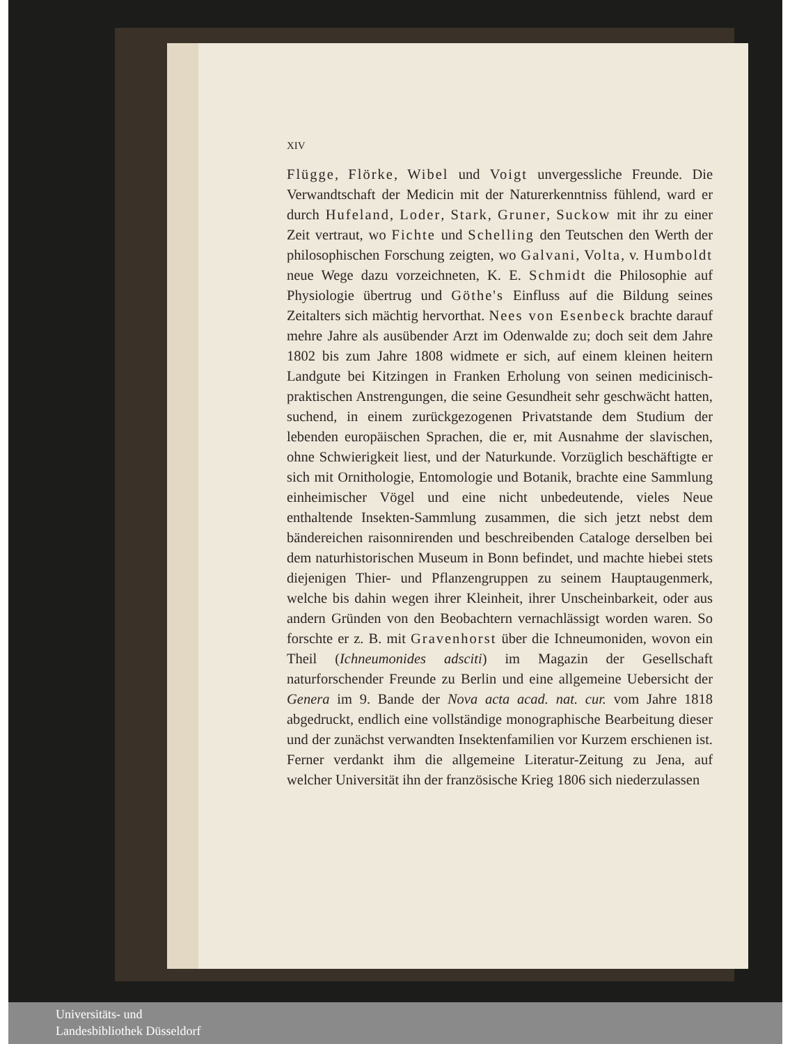XIV
Flügge, Flörke, Wibel und Voigt unvergessliche Freunde. Die Verwandtschaft der Medicin mit der Naturerkenntniss fühlend, ward er durch Hufeland, Loder, Stark, Gruner, Suckow mit ihr zu einer Zeit vertraut, wo Fichte und Schelling den Teutschen den Werth der philosophischen Forschung zeigten, wo Galvani, Volta, v. Humboldt neue Wege dazu vorzeichneten, K. E. Schmidt die Philosophie auf Physiologie übertrug und Göthe's Einfluss auf die Bildung seines Zeitalters sich mächtig hervorthat. Nees von Esenbeck brachte darauf mehre Jahre als ausübender Arzt im Odenwalde zu; doch seit dem Jahre 1802 bis zum Jahre 1808 widmete er sich, auf einem kleinen heitern Landgute bei Kitzingen in Franken Erholung von seinen medicinisch-praktischen Anstrengungen, die seine Gesundheit sehr geschwächt hatten, suchend, in einem zurückgezogenen Privatstande dem Studium der lebenden europäischen Sprachen, die er, mit Ausnahme der slavischen, ohne Schwierigkeit liest, und der Naturkunde. Vorzüglich beschäftigte er sich mit Ornithologie, Entomologie und Botanik, brachte eine Sammlung einheimischer Vögel und eine nicht unbedeutende, vieles Neue enthaltende Insekten-Sammlung zusammen, die sich jetzt nebst dem bändereichen raisonnirenden und beschreibenden Cataloge derselben bei dem naturhistorischen Museum in Bonn befindet, und machte hiebei stets diejenigen Thier- und Pflanzengruppen zu seinem Hauptaugenmerk, welche bis dahin wegen ihrer Kleinheit, ihrer Unscheinbarkeit, oder aus andern Gründen von den Beobachtern vernachlässigt worden waren. So forschte er z. B. mit Gravenhorst über die Ichneumoniden, wovon ein Theil (Ichneumonides adsciti) im Magazin der Gesellschaft naturforschender Freunde zu Berlin und eine allgemeine Uebersicht der Genera im 9. Bande der Nova acta acad. nat. cur. vom Jahre 1818 abgedruckt, endlich eine vollständige monographische Bearbeitung dieser und der zunächst verwandten Insektenfamilien vor Kurzem erschienen ist. Ferner verdankt ihm die allgemeine Literatur-Zeitung zu Jena, auf welcher Universität ihn der französische Krieg 1806 sich niederzulassen
Universitäts- und
Landesbibliothek Düsseldorf